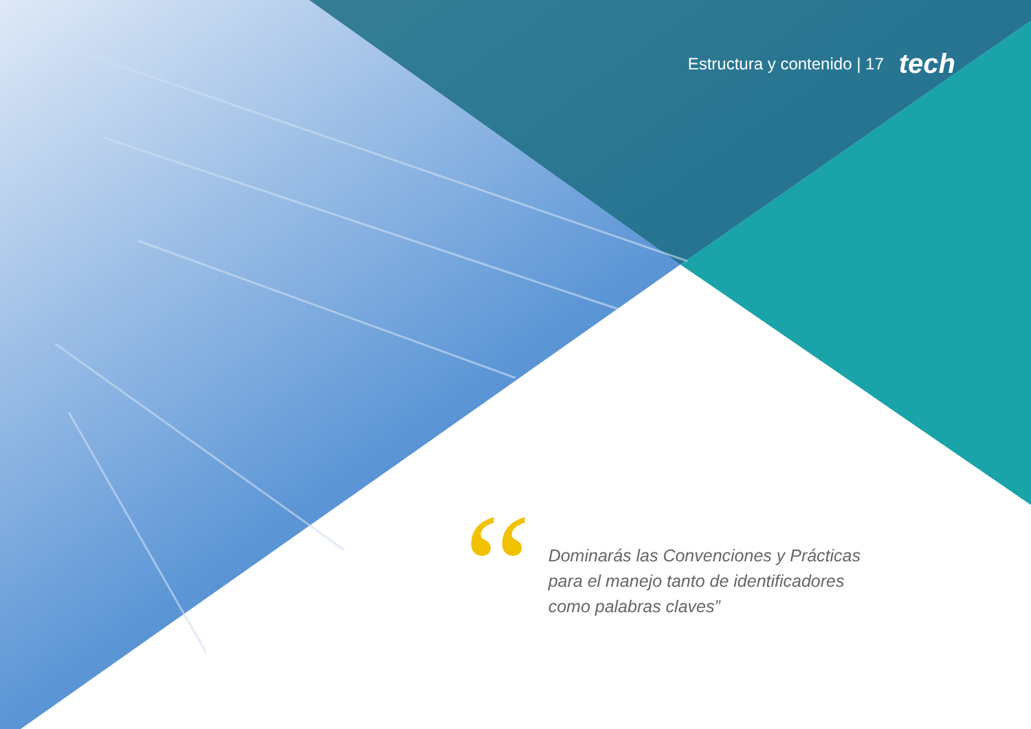Estructura y contenido | 17 tech
“
Dominarás las Convenciones y Prácticas para el manejo tanto de identificadores como palabras claves”